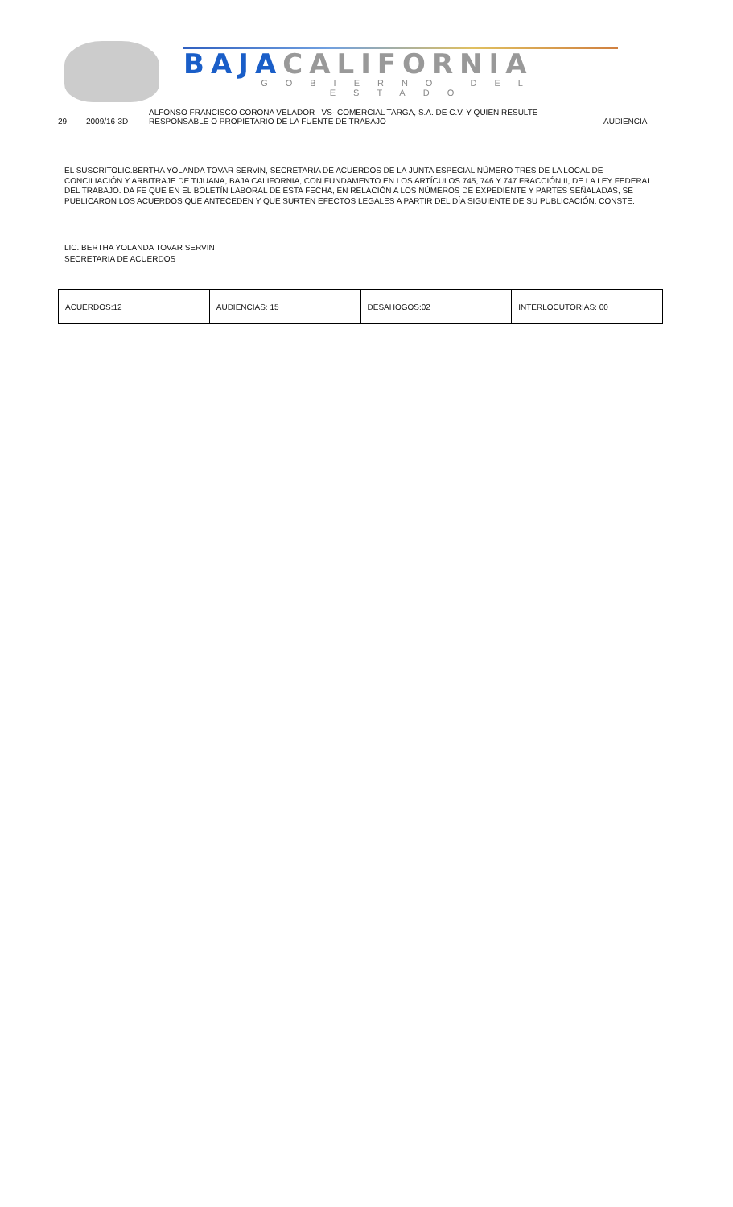BAJA CALIFORNIA
GOBIERNO DEL ESTADO
29
2009/16-3D
ALFONSO FRANCISCO CORONA VELADOR –VS- COMERCIAL TARGA, S.A. DE C.V. Y QUIEN RESULTE RESPONSABLE O PROPIETARIO DE LA FUENTE DE TRABAJO
AUDIENCIA
EL SUSCRITOLIC.BERTHA YOLANDA TOVAR SERVIN, SECRETARIA DE ACUERDOS DE LA JUNTA ESPECIAL NÚMERO TRES DE LA LOCAL DE CONCILIACIÓN Y ARBITRAJE DE TIJUANA, BAJA CALIFORNIA, CON FUNDAMENTO EN LOS ARTÍCULOS 745, 746 Y 747 FRACCIÓN II, DE LA LEY FEDERAL DEL TRABAJO. DA FE QUE EN EL BOLETÍN LABORAL DE ESTA FECHA, EN RELACIÓN A LOS NÚMEROS DE EXPEDIENTE Y PARTES SEÑALADAS, SE PUBLICARON LOS ACUERDOS QUE ANTECEDEN Y QUE SURTEN EFECTOS LEGALES A PARTIR DEL DÍA SIGUIENTE DE SU PUBLICACIÓN. CONSTE.
LIC. BERTHA YOLANDA TOVAR SERVIN
SECRETARIA DE ACUERDOS
| ACUERDOS:12 | AUDIENCIAS: 15 | DESAHOGOS:02 | INTERLOCUTORIAS: 00 |